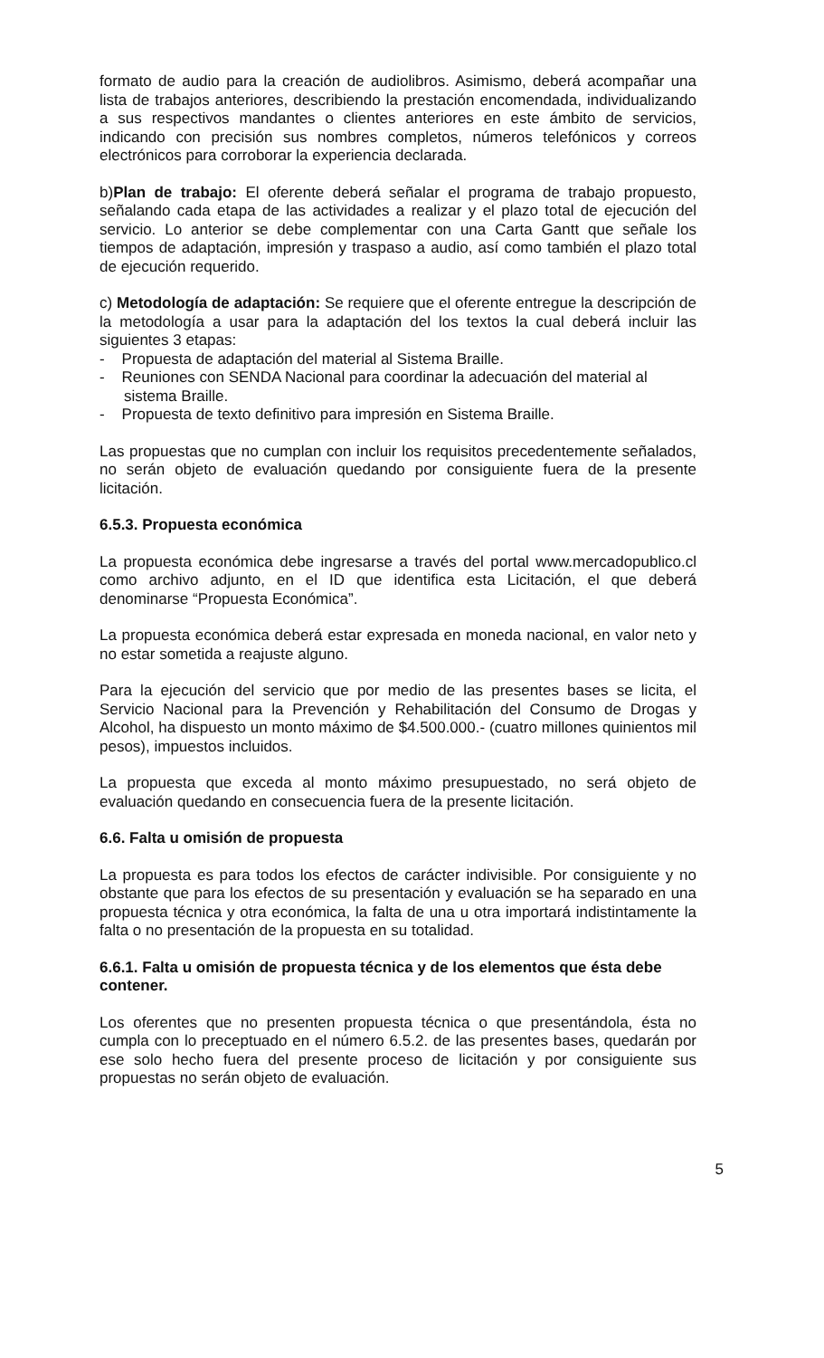formato de audio para la creación de audiolibros. Asimismo, deberá acompañar una lista de trabajos anteriores, describiendo la prestación encomendada, individualizando a sus respectivos mandantes o clientes anteriores en este ámbito de servicios, indicando con precisión sus nombres completos, números telefónicos y correos electrónicos para corroborar la experiencia declarada.
b)Plan de trabajo: El oferente deberá señalar el programa de trabajo propuesto, señalando cada etapa de las actividades a realizar y el plazo total de ejecución del servicio. Lo anterior se debe complementar con una Carta Gantt que señale los tiempos de adaptación, impresión y traspaso a audio, así como también el plazo total de ejecución requerido.
c) Metodología de adaptación: Se requiere que el oferente entregue la descripción de la metodología a usar para la adaptación del los textos la cual deberá incluir las siguientes 3 etapas:
- Propuesta de adaptación del material al Sistema Braille.
- Reuniones con SENDA Nacional para coordinar la adecuación del material al sistema Braille.
- Propuesta de texto definitivo para impresión en Sistema Braille.
Las propuestas que no cumplan con incluir los requisitos precedentemente señalados, no serán objeto de evaluación quedando por consiguiente fuera de la presente licitación.
6.5.3. Propuesta económica
La propuesta económica debe ingresarse a través del portal www.mercadopublico.cl como archivo adjunto, en el ID que identifica esta Licitación, el que deberá denominarse “Propuesta Económica”.
La propuesta económica deberá estar expresada en moneda nacional, en valor neto y no estar sometida a reajuste alguno.
Para la ejecución del servicio que por medio de las presentes bases se licita, el Servicio Nacional para la Prevención y Rehabilitación del Consumo de Drogas y Alcohol, ha dispuesto un monto máximo de $4.500.000.- (cuatro millones quinientos mil pesos), impuestos incluidos.
La propuesta que exceda al monto máximo presupuestado, no será objeto de evaluación quedando en consecuencia fuera de la presente licitación.
6.6. Falta u omisión de propuesta
La propuesta es para todos los efectos de carácter indivisible. Por consiguiente y no obstante que para los efectos de su presentación y evaluación se ha separado en una propuesta técnica y otra económica, la falta de una u otra importará indistintamente la falta o no presentación de la propuesta en su totalidad.
6.6.1. Falta u omisión de propuesta técnica y de los elementos que ésta debe contener.
Los oferentes que no presenten propuesta técnica o que presentándola, ésta no cumpla con lo preceptuado en el número 6.5.2. de las presentes bases, quedarán por ese solo hecho fuera del presente proceso de licitación y por consiguiente sus propuestas no serán objeto de evaluación.
5